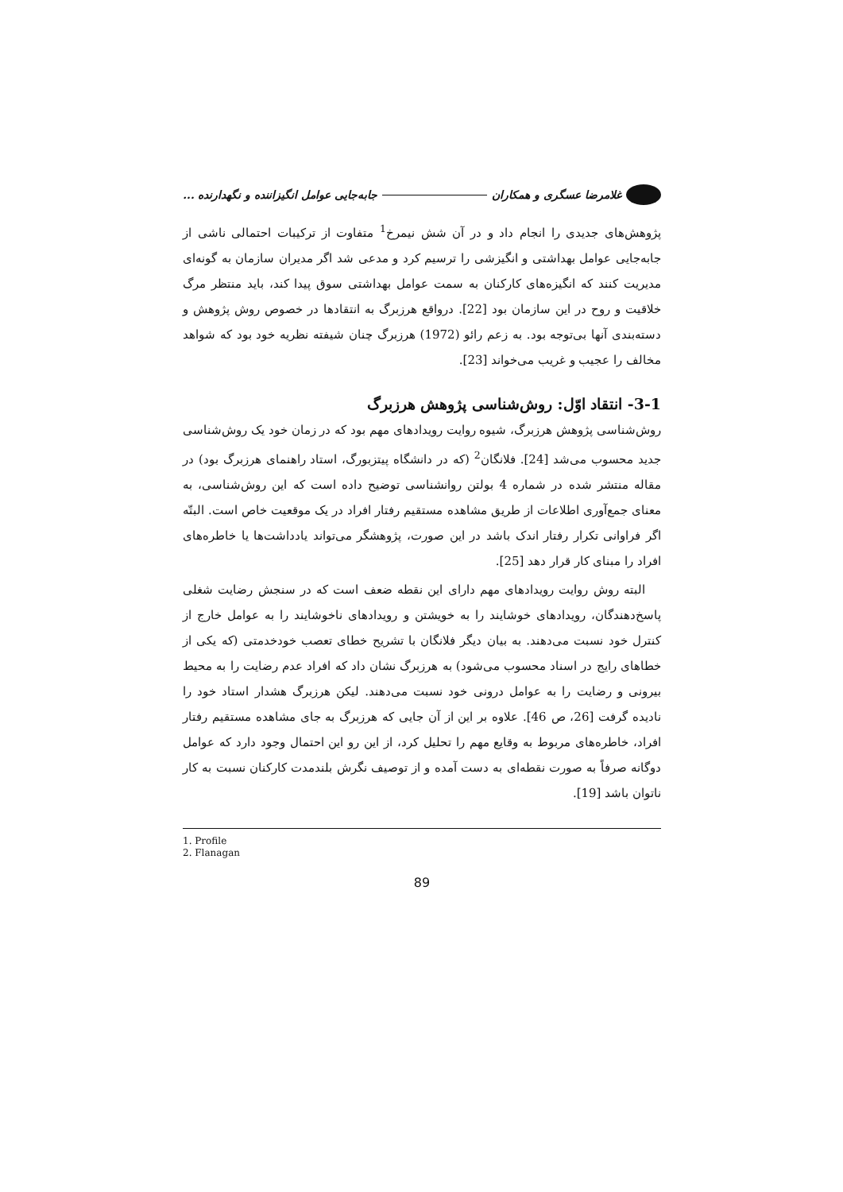غلامرضا عسگری و همکاران جابه‌جایی عوامل انگیزاننده و نگهدارنده ...
پژوهش‌های جدیدی را انجام داد و در آن شش نیمرخ<sup>1</sup> متفاوت از ترکیبات احتمالی ناشی از جابه‌جایی عوامل بهداشتی و انگیزشی را ترسیم کرد و مدعی شد اگر مدیران سازمان به گونه‌ای مدیریت کنند که انگیزه‌های کارکنان به سمت عوامل بهداشتی سوق پیدا کند، باید منتظر مرگ خلاقیت و روح در این سازمان بود [22]. درواقع هرزبرگ به انتقادها در خصوص روش پژوهش و دسته‌بندی آنها بی‌توجه بود. به زعم رائو (1972) هرزبرگ چنان شیفته نظریه خود بود که شواهد مخالف را عجیب و غریب می‌خواند [23].
3-1- انتقاد اوّل: روش‌شناسی پژوهش هرزبرگ
روش‌شناسی پژوهش هرزبرگ، شیوه روایت رویدادهای مهم بود که در زمان خود یک روش‌شناسی جدید محسوب می‌شد [24]. فلانگان<sup>2</sup> (که در دانشگاه پیتزبورگ، استاد راهنمای هرزبرگ بود) در مقاله منتشر شده در شماره 4 بولتن روانشناسی توضیح داده است که این روش‌شناسی، به معنای جمع‌آوری اطلاعات از طریق مشاهده مستقیم رفتار افراد در یک موقعیت خاص است. البتّه اگر فراوانی تکرار رفتار اندک باشد در این صورت، پژوهشگر می‌تواند یادداشت‌ها یا خاطره‌های افراد را مبنای کار قرار دهد [25].
البته روش روایت رویدادهای مهم دارای این نقطه ضعف است که در سنجش رضایت شغلی پاسخ‌دهندگان، رویدادهای خوشایند را به خویشتن و رویدادهای ناخوشایند را به عوامل خارج از کنترل خود نسبت می‌دهند. به بیان دیگر فلانگان با تشریح خطای تعصب خودخدمتی (که یکی از خطاهای رایج در اسناد محسوب می‌شود) به هرزبرگ نشان داد که افراد عدم رضایت را به محیط بیرونی و رضایت را به عوامل درونی خود نسبت می‌دهند. لیکن هرزبرگ هشدار استاد خود را نادیده گرفت [26، ص 46]. علاوه بر این از آن جایی که هرزبرگ به جای مشاهده مستقیم رفتار افراد، خاطره‌های مربوط به وقایع مهم را تحلیل کرد، از این رو این احتمال وجود دارد که عوامل دوگانه صرفاً به صورت نقطه‌ای به دست آمده و از توصیف نگرش بلندمدت کارکنان نسبت به کار ناتوان باشد [19].
1. Profile
2. Flanagan
89